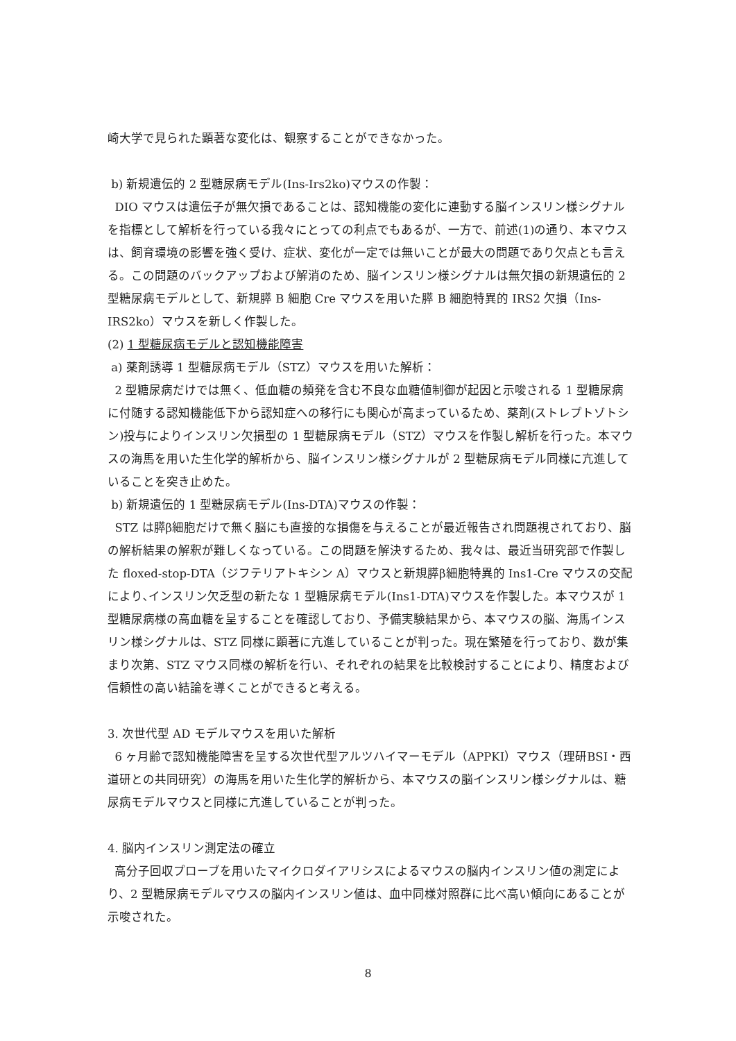崎大学で見られた顕著な変化は、観察することができなかった。
b) 新規遺伝的 2 型糖尿病モデル(Ins-Irs2ko)マウスの作製：
DIO マウスは遺伝子が無欠損であることは、認知機能の変化に連動する脳インスリン様シグナルを指標として解析を行っている我々にとっての利点でもあるが、一方で、前述(1)の通り、本マウスは、飼育環境の影響を強く受け、症状、変化が一定では無いことが最大の問題であり欠点とも言える。この問題のバックアップおよび解消のため、脳インスリン様シグナルは無欠損の新規遺伝的 2 型糖尿病モデルとして、新規膵 B 細胞 Cre マウスを用いた膵 B 細胞特異的 IRS2 欠損（Ins-IRS2ko）マウスを新しく作製した。
(2) 1 型糖尿病モデルと認知機能障害
a) 薬剤誘導 1 型糖尿病モデル（STZ）マウスを用いた解析：
2 型糖尿病だけでは無く、低血糖の頻発を含む不良な血糖値制御が起因と示唆される 1 型糖尿病に付随する認知機能低下から認知症への移行にも関心が高まっているため、薬剤(ストレプトゾトシン)投与によりインスリン欠損型の 1 型糖尿病モデル（STZ）マウスを作製し解析を行った。本マウスの海馬を用いた生化学的解析から、脳インスリン様シグナルが 2 型糖尿病モデル同様に亢進していることを突き止めた。
b) 新規遺伝的 1 型糖尿病モデル(Ins-DTA)マウスの作製：
STZ は膵β細胞だけで無く脳にも直接的な損傷を与えることが最近報告され問題視されており、脳の解析結果の解釈が難しくなっている。この問題を解決するため、我々は、最近当研究部で作製した floxed-stop-DTA（ジフテリアトキシン A）マウスと新規膵β細胞特異的 Ins1-Cre マウスの交配により､インスリン欠乏型の新たな 1 型糖尿病モデル(Ins1-DTA)マウスを作製した。本マウスが 1 型糖尿病様の高血糖を呈することを確認しており、予備実験結果から、本マウスの脳、海馬インスリン様シグナルは、STZ 同様に顕著に亢進していることが判った。現在繁殖を行っており、数が集まり次第、STZ マウス同様の解析を行い、それぞれの結果を比較検討することにより、精度および信頼性の高い結論を導くことができると考える。
3. 次世代型 AD モデルマウスを用いた解析
6 ヶ月齢で認知機能障害を呈する次世代型アルツハイマーモデル（APPKI）マウス（理研BSI・西道研との共同研究）の海馬を用いた生化学的解析から、本マウスの脳インスリン様シグナルは、糖尿病モデルマウスと同様に亢進していることが判った。
4. 脳内インスリン測定法の確立
高分子回収プローブを用いたマイクロダイアリシスによるマウスの脳内インスリン値の測定により、2 型糖尿病モデルマウスの脳内インスリン値は、血中同様対照群に比べ高い傾向にあることが示唆された。
8